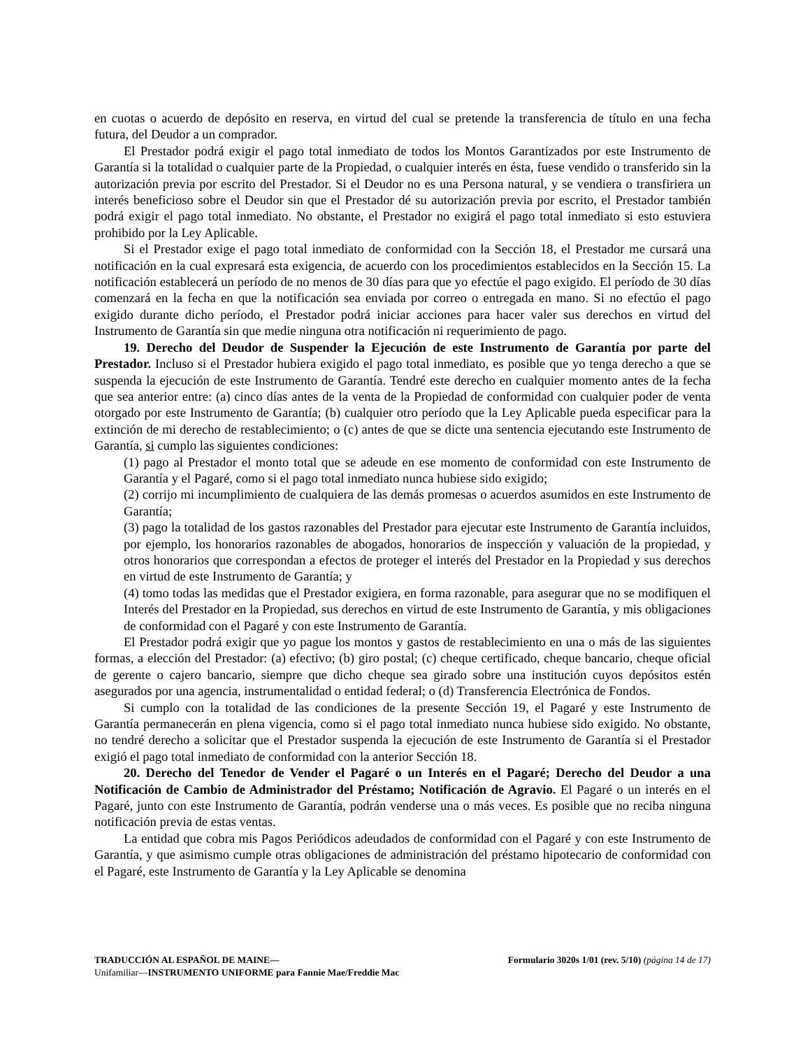en cuotas o acuerdo de depósito en reserva, en virtud del cual se pretende la transferencia de título en una fecha futura, del Deudor a un comprador.
El Prestador podrá exigir el pago total inmediato de todos los Montos Garantizados por este Instrumento de Garantía si la totalidad o cualquier parte de la Propiedad, o cualquier interés en ésta, fuese vendido o transferido sin la autorización previa por escrito del Prestador. Si el Deudor no es una Persona natural, y se vendiera o transfiriera un interés beneficioso sobre el Deudor sin que el Prestador dé su autorización previa por escrito, el Prestador también podrá exigir el pago total inmediato. No obstante, el Prestador no exigirá el pago total inmediato si esto estuviera prohibido por la Ley Aplicable.
Si el Prestador exige el pago total inmediato de conformidad con la Sección 18, el Prestador me cursará una notificación en la cual expresará esta exigencia, de acuerdo con los procedimientos establecidos en la Sección 15. La notificación establecerá un período de no menos de 30 días para que yo efectúe el pago exigido. El período de 30 días comenzará en la fecha en que la notificación sea enviada por correo o entregada en mano. Si no efectúo el pago exigido durante dicho período, el Prestador podrá iniciar acciones para hacer valer sus derechos en virtud del Instrumento de Garantía sin que medie ninguna otra notificación ni requerimiento de pago.
19. Derecho del Deudor de Suspender la Ejecución de este Instrumento de Garantía por parte del Prestador. Incluso si el Prestador hubiera exigido el pago total inmediato, es posible que yo tenga derecho a que se suspenda la ejecución de este Instrumento de Garantía. Tendré este derecho en cualquier momento antes de la fecha que sea anterior entre: (a) cinco días antes de la venta de la Propiedad de conformidad con cualquier poder de venta otorgado por este Instrumento de Garantía; (b) cualquier otro período que la Ley Aplicable pueda especificar para la extinción de mi derecho de restablecimiento; o (c) antes de que se dicte una sentencia ejecutando este Instrumento de Garantía, si cumplo las siguientes condiciones:
(1) pago al Prestador el monto total que se adeude en ese momento de conformidad con este Instrumento de Garantía y el Pagaré, como si el pago total inmediato nunca hubiese sido exigido;
(2) corrijo mi incumplimiento de cualquiera de las demás promesas o acuerdos asumidos en este Instrumento de Garantía;
(3) pago la totalidad de los gastos razonables del Prestador para ejecutar este Instrumento de Garantía incluidos, por ejemplo, los honorarios razonables de abogados, honorarios de inspección y valuación de la propiedad, y otros honorarios que correspondan a efectos de proteger el interés del Prestador en la Propiedad y sus derechos en virtud de este Instrumento de Garantía; y
(4) tomo todas las medidas que el Prestador exigiera, en forma razonable, para asegurar que no se modifiquen el Interés del Prestador en la Propiedad, sus derechos en virtud de este Instrumento de Garantía, y mis obligaciones de conformidad con el Pagaré y con este Instrumento de Garantía.
El Prestador podrá exigir que yo pague los montos y gastos de restablecimiento en una o más de las siguientes formas, a elección del Prestador: (a) efectivo; (b) giro postal; (c) cheque certificado, cheque bancario, cheque oficial de gerente o cajero bancario, siempre que dicho cheque sea girado sobre una institución cuyos depósitos estén asegurados por una agencia, instrumentalidad o entidad federal; o (d) Transferencia Electrónica de Fondos.
Si cumplo con la totalidad de las condiciones de la presente Sección 19, el Pagaré y este Instrumento de Garantía permanecerán en plena vigencia, como si el pago total inmediato nunca hubiese sido exigido. No obstante, no tendré derecho a solicitar que el Prestador suspenda la ejecución de este Instrumento de Garantía si el Prestador exigió el pago total inmediato de conformidad con la anterior Sección 18.
20. Derecho del Tenedor de Vender el Pagaré o un Interés en el Pagaré; Derecho del Deudor a una Notificación de Cambio de Administrador del Préstamo; Notificación de Agravio. El Pagaré o un interés en el Pagaré, junto con este Instrumento de Garantía, podrán venderse una o más veces. Es posible que no reciba ninguna notificación previa de estas ventas.
La entidad que cobra mis Pagos Periódicos adeudados de conformidad con el Pagaré y con este Instrumento de Garantía, y que asimismo cumple otras obligaciones de administración del préstamo hipotecario de conformidad con el Pagaré, este Instrumento de Garantía y la Ley Aplicable se denomina
TRADUCCIÓN AL ESPAÑOL DE MAINE— Formulario 3020s 1/01 (rev. 5/10) (página 14 de 17)
Unifamiliar—INSTRUMENTO UNIFORME para Fannie Mae/Freddie Mac